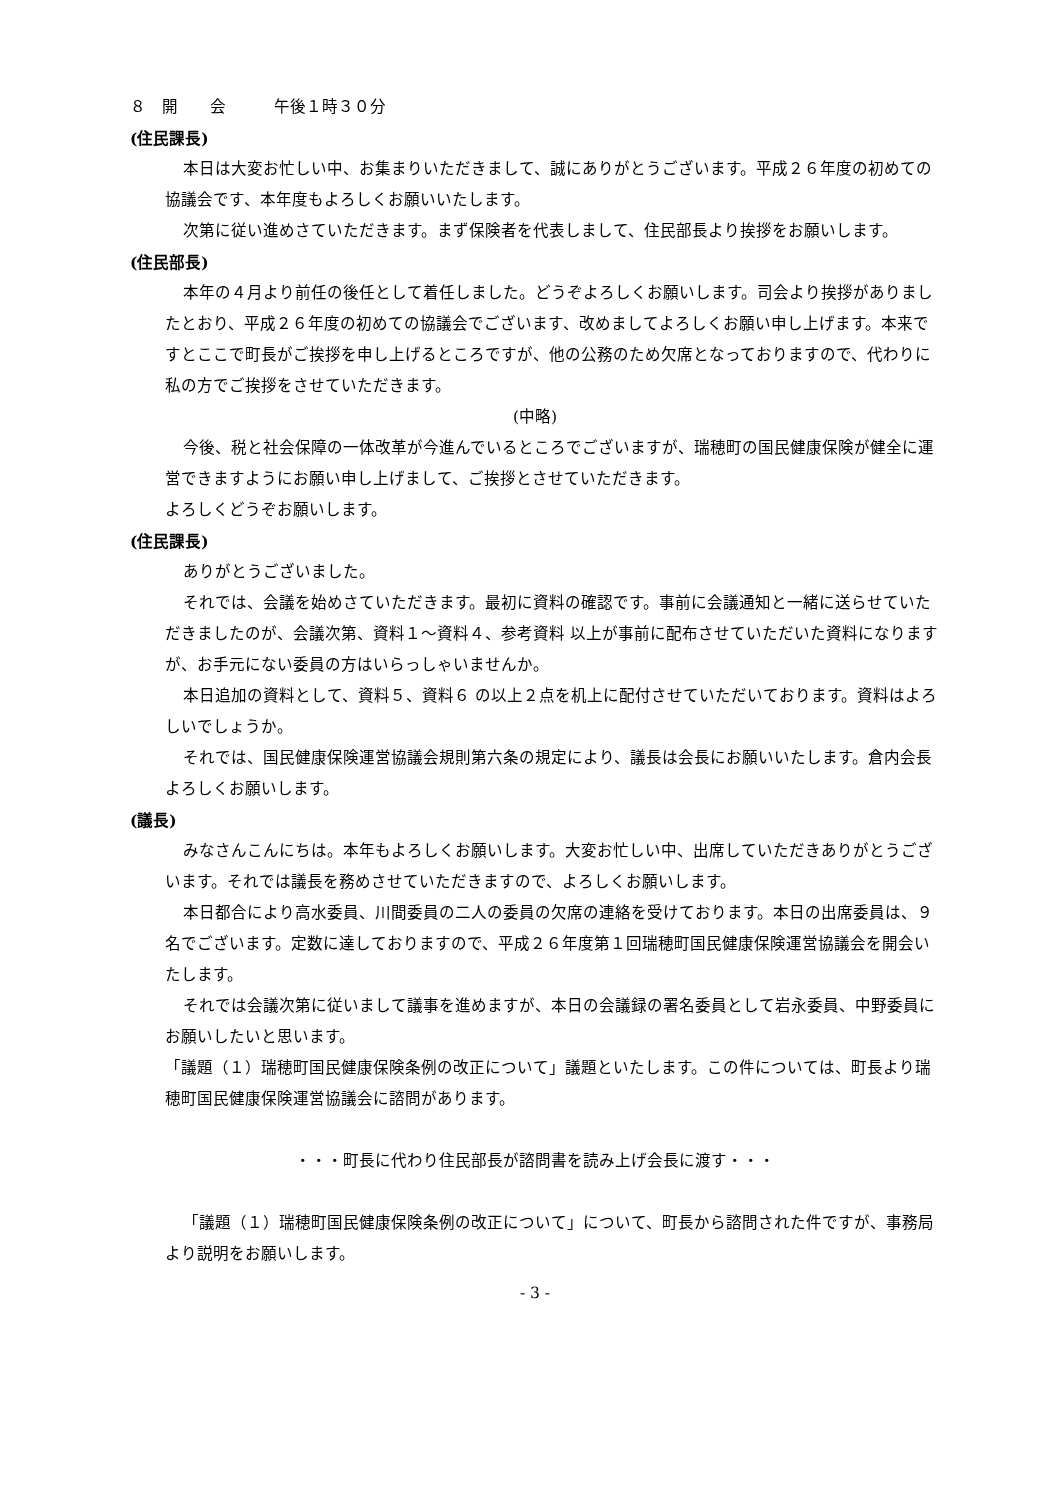８　開　　会　　　午後１時３０分
(住民課長)
本日は大変お忙しい中、お集まりいただきまして、誠にありがとうございます。平成２６年度の初めての協議会です、本年度もよろしくお願いいたします。
次第に従い進めさていただきます。まず保険者を代表しまして、住民部長より挨拶をお願いします。
(住民部長)
本年の４月より前任の後任として着任しました。どうぞよろしくお願いします。司会より挨拶がありましたとおり、平成２６年度の初めての協議会でございます、改めましてよろしくお願い申し上げます。本来ですとここで町長がご挨拶を申し上げるところですが、他の公務のため欠席となっておりますので、代わりに私の方でご挨拶をさせていただきます。
(中略)
今後、税と社会保障の一体改革が今進んでいるところでございますが、瑞穂町の国民健康保険が健全に運営できますようにお願い申し上げまして、ご挨拶とさせていただきます。
よろしくどうぞお願いします。
(住民課長)
ありがとうございました。
それでは、会議を始めさていただきます。最初に資料の確認です。事前に会議通知と一緒に送らせていただきましたのが、会議次第、資料１～資料４、参考資料 以上が事前に配布させていただいた資料になりますが、お手元にない委員の方はいらっしゃいませんか。
本日追加の資料として、資料５、資料６ の以上２点を机上に配付させていただいております。資料はよろしいでしょうか。
それでは、国民健康保険運営協議会規則第六条の規定により、議長は会長にお願いいたします。倉内会長よろしくお願いします。
(議長)
みなさんこんにちは。本年もよろしくお願いします。大変お忙しい中、出席していただきありがとうございます。それでは議長を務めさせていただきますので、よろしくお願いします。
本日都合により高水委員、川間委員の二人の委員の欠席の連絡を受けております。本日の出席委員は、９名でございます。定数に達しておりますので、平成２６年度第１回瑞穂町国民健康保険運営協議会を開会いたします。
それでは会議次第に従いまして議事を進めますが、本日の会議録の署名委員として岩永委員、中野委員にお願いしたいと思います。
「議題（１）瑞穂町国民健康保険条例の改正について」議題といたします。この件については、町長より瑞穂町国民健康保険運営協議会に諮問があります。
・・・町長に代わり住民部長が諮問書を読み上げ会長に渡す・・・
「議題（１）瑞穂町国民健康保険条例の改正について」について、町長から諮問された件ですが、事務局より説明をお願いします。
- 3 -